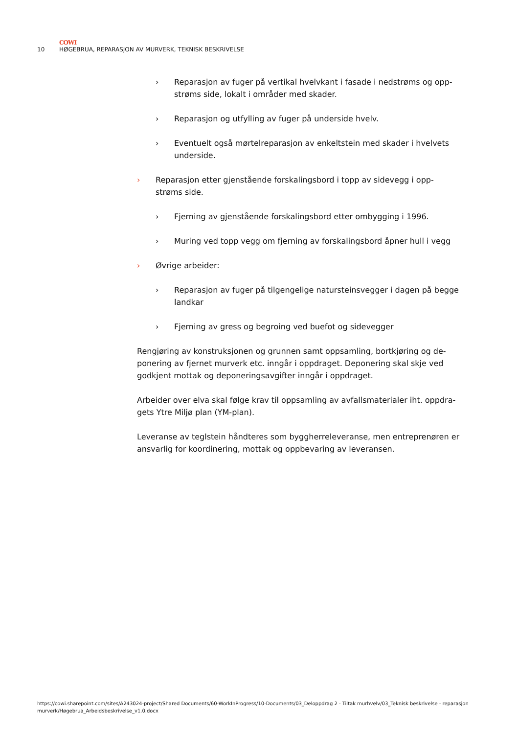COWI
10 HØGEBRUA, REPARASJON AV MURVERK, TEKNISK BESKRIVELSE
› Reparasjon av fuger på vertikal hvelvkant i fasade i nedstrøms og opp-strøms side, lokalt i områder med skader.
› Reparasjon og utfylling av fuger på underside hvelv.
› Eventuelt også mørtelreparasjon av enkeltstein med skader i hvelvets underside.
› Reparasjon etter gjenstående forskalingsbord i topp av sidevegg i opp-strøms side.
› Fjerning av gjenstående forskalingsbord etter ombygging i 1996.
› Muring ved topp vegg om fjerning av forskalingsbord åpner hull i vegg
› Øvrige arbeider:
› Reparasjon av fuger på tilgengelige natursteinsvegger i dagen på begge landkar
› Fjerning av gress og begroing ved buefot og sidevegger
Rengjøring av konstruksjonen og grunnen samt oppsamling, bortkjøring og de-ponering av fjernet murverk etc. inngår i oppdraget. Deponering skal skje ved godkjent mottak og deponeringsavgifter inngår i oppdraget.
Arbeider over elva skal følge krav til oppsamling av avfallsmaterialer iht. oppdra-gets Ytre Miljø plan (YM-plan).
Leveranse av teglstein håndteres som byggherreleveranse, men entreprenøren er ansvarlig for koordinering, mottak og oppbevaring av leveransen.
https://cowi.sharepoint.com/sites/A243024-project/Shared Documents/60-WorkInProgress/10-Documents/03_Deloppdrag 2 - Tiltak murhvelv/03_Teknisk beskrivelse - reparasjon murverk/Høgebrua_Arbeidsbeskrivelse_v1.0.docx